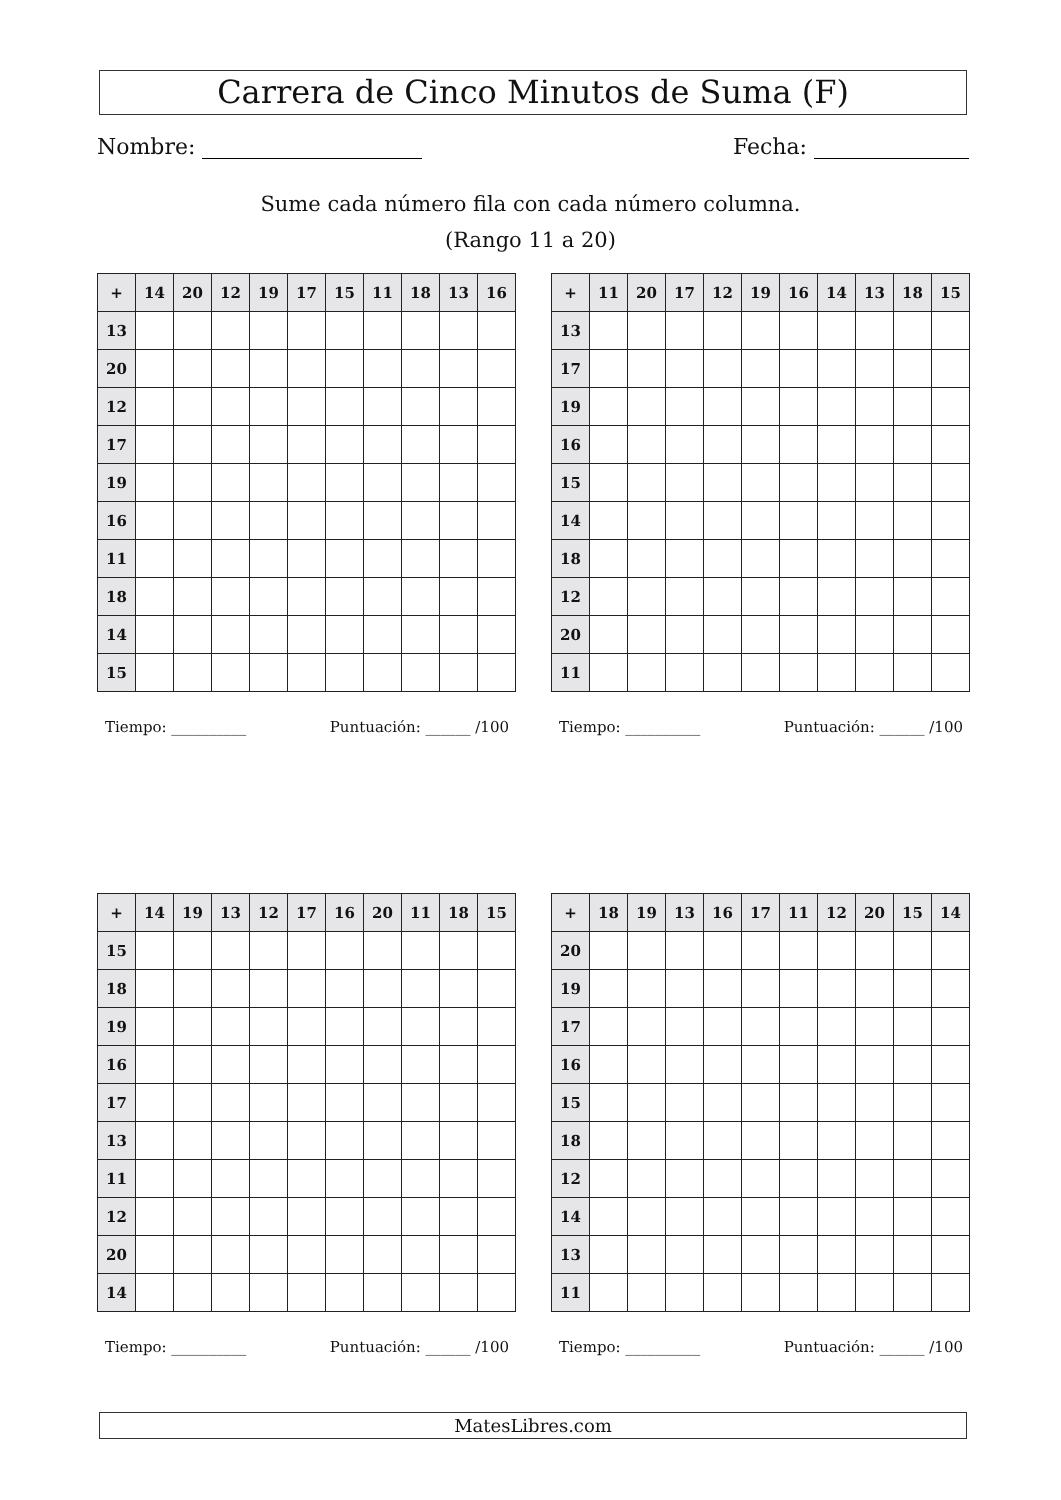Carrera de Cinco Minutos de Suma (F)
Nombre: Fecha:
Sume cada número fila con cada número columna.
(Rango 11 a 20)
| + | 14 | 20 | 12 | 19 | 17 | 15 | 11 | 18 | 13 | 16 |
| --- | --- | --- | --- | --- | --- | --- | --- | --- | --- | --- |
| 13 | | | | | | | | | | |
| 20 | | | | | | | | | | |
| 12 | | | | | | | | | | |
| 17 | | | | | | | | | | |
| 19 | | | | | | | | | | |
| 16 | | | | | | | | | | |
| 11 | | | | | | | | | | |
| 18 | | | | | | | | | | |
| 14 | | | | | | | | | | |
| 15 | | | | | | | | | | |
Tiempo: __________ Puntuación: ______ /100
| + | 11 | 20 | 17 | 12 | 19 | 16 | 14 | 13 | 18 | 15 |
| --- | --- | --- | --- | --- | --- | --- | --- | --- | --- | --- |
| 13 | | | | | | | | | | |
| 17 | | | | | | | | | | |
| 19 | | | | | | | | | | |
| 16 | | | | | | | | | | |
| 15 | | | | | | | | | | |
| 14 | | | | | | | | | | |
| 18 | | | | | | | | | | |
| 12 | | | | | | | | | | |
| 20 | | | | | | | | | | |
| 11 | | | | | | | | | | |
Tiempo: __________ Puntuación: ______ /100
| + | 14 | 19 | 13 | 12 | 17 | 16 | 20 | 11 | 18 | 15 |
| --- | --- | --- | --- | --- | --- | --- | --- | --- | --- | --- |
| 15 | | | | | | | | | | |
| 18 | | | | | | | | | | |
| 19 | | | | | | | | | | |
| 16 | | | | | | | | | | |
| 17 | | | | | | | | | | |
| 13 | | | | | | | | | | |
| 11 | | | | | | | | | | |
| 12 | | | | | | | | | | |
| 20 | | | | | | | | | | |
| 14 | | | | | | | | | | |
Tiempo: __________ Puntuación: ______ /100
| + | 18 | 19 | 13 | 16 | 17 | 11 | 12 | 20 | 15 | 14 |
| --- | --- | --- | --- | --- | --- | --- | --- | --- | --- | --- |
| 20 | | | | | | | | | | |
| 19 | | | | | | | | | | |
| 17 | | | | | | | | | | |
| 16 | | | | | | | | | | |
| 15 | | | | | | | | | | |
| 18 | | | | | | | | | | |
| 12 | | | | | | | | | | |
| 14 | | | | | | | | | | |
| 13 | | | | | | | | | | |
| 11 | | | | | | | | | | |
Tiempo: __________ Puntuación: ______ /100
MatesLibres.com